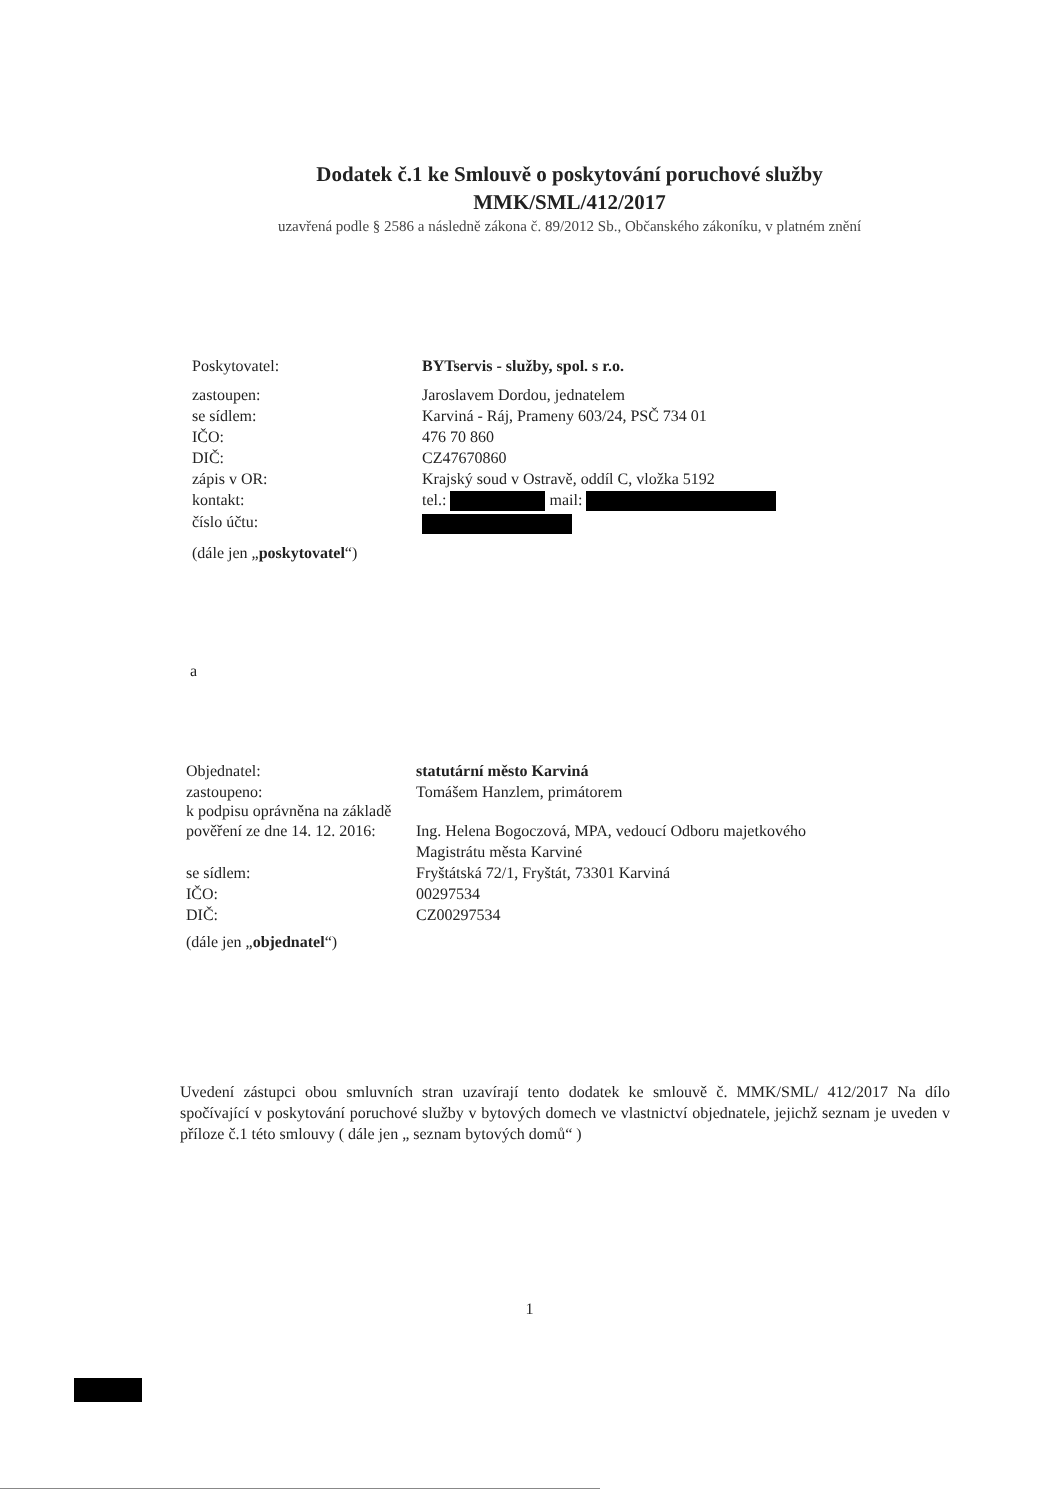Dodatek č.1 ke Smlouvě o poskytování poruchové služby
MMK/SML/412/2017
uzavřená podle § 2586 a následně zákona č. 89/2012 Sb., Občanského zákoníku, v platném znění
Poskytovatel: BYTservis - služby, spol. s r.o.
zastoupen: Jaroslavem Dordou, jednatelem
se sídlem: Karviná - Ráj, Prameny 603/24, PSČ 734 01
IČO: 476 70 860
DIČ: CZ47670860
zápis v OR: Krajský soud v Ostravě, oddíl C, vložka 5192
kontakt: tel.: mail:
číslo účtu:
(dále jen „poskytovatel“)
a
Objednatel: statutární město Karviná
zastoupeno: Tomášem Hanzlem, primátorem
k podpisu oprávněna na základě
pověření ze dne 14. 12. 2016:
Ing. Helena Bogoczová, MPA, vedoucí Odboru majetkového
Magistrátu města Karviné
se sídlem: Fryštátská 72/1, Fryštát, 73301 Karviná
IČO: 00297534
DIČ: CZ00297534
(dále jen „objednatel“)
Uvedení zástupci obou smluvních stran uzavírají tento dodatek ke smlouvě č. MMK/SML/ 412/2017 Na dílo spočívající v poskytování poruchové služby v bytových domech ve vlastnictví objednatele, jejichž seznam je uveden v příloze č.1 této smlouvy ( dále jen „ seznam bytových domů“ )
1